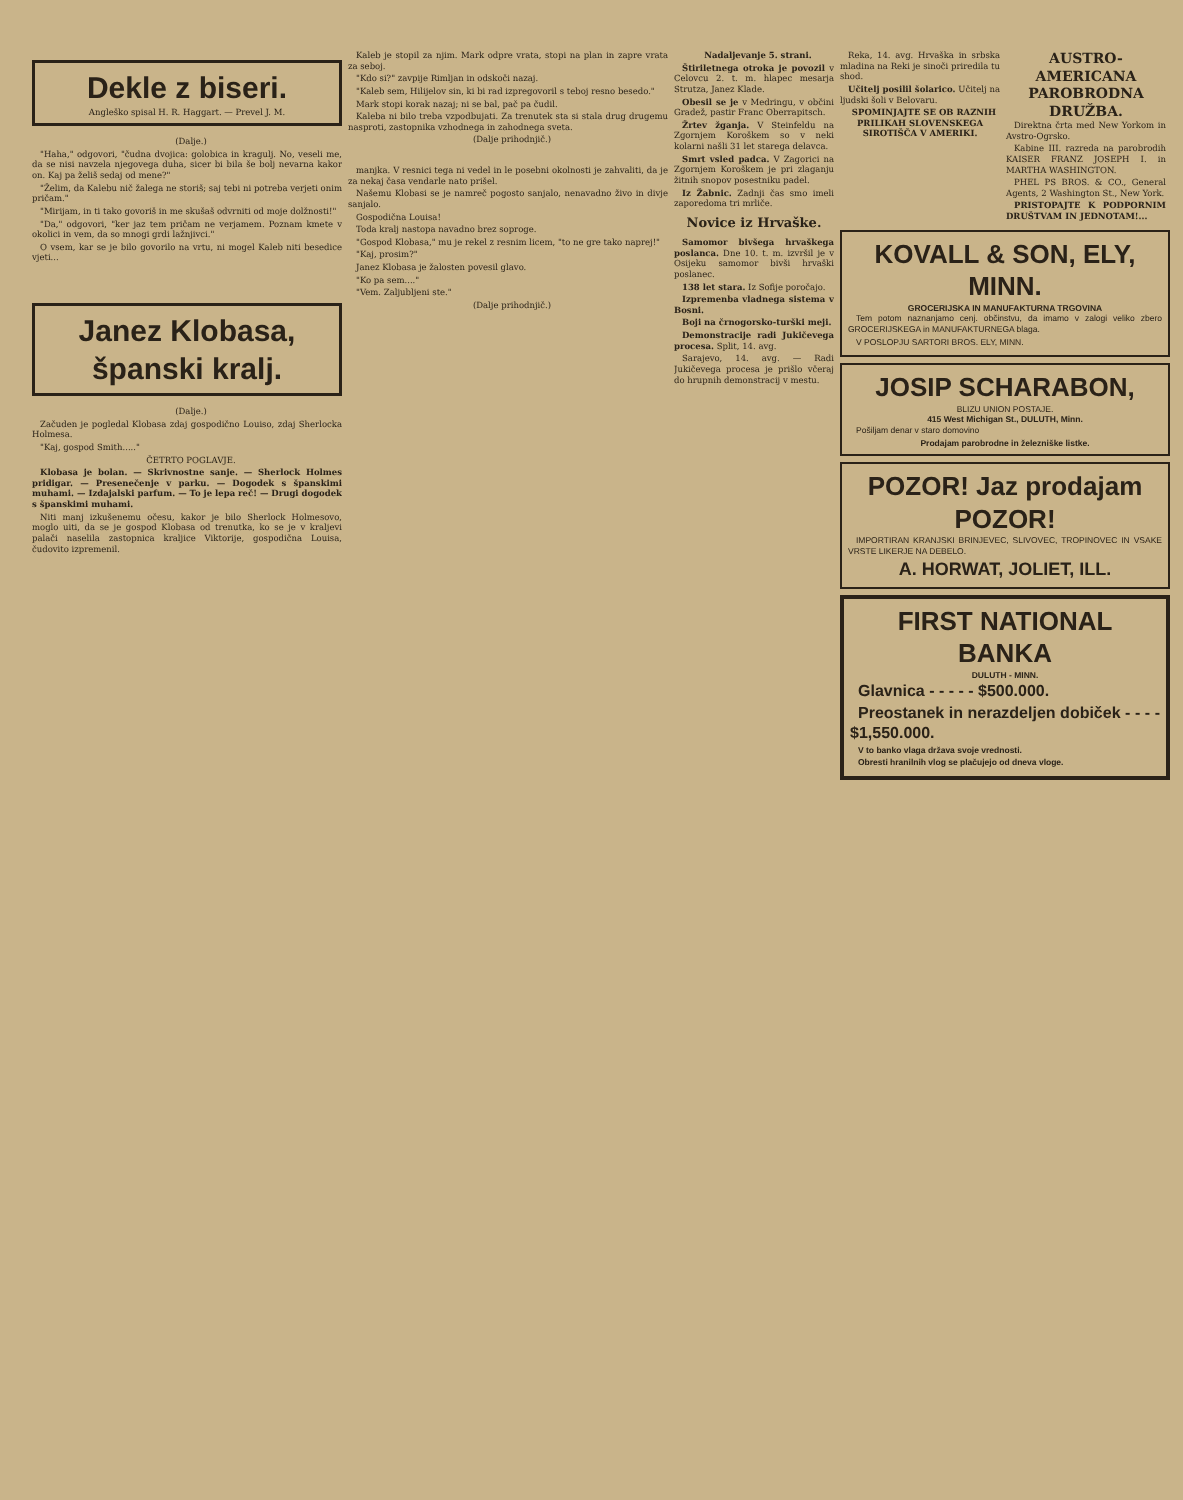Dekle z biseri.
Angleško spisal H. R. Haggart. — Prevel J. M.
(Dalje.)
"Haha," odgovori, "čudna dvojica: golobica in kragulj. No, veseli me, da se nisi navzela njegovega duha, sicer bi bila še bolj nevarna kakor on. Kaj pa želiš sedaj od mene?"
"Želim, da Kalebu nič žalega ne storiš; saj tebi ni potreba verjeti onim pričam."
"Mirijam, in ti tako govoriš in me skušaš odvrniti od moje dolžnosti!"
"Da," odgovori, "ker jaz tem pričam ne verjamem. Poznam kmete v okolici in vem, da so mnogi grdi lažnjivci."
O vsem, kar se je bilo govorilo na vrtu, ni mogel Kaleb niti besedice vjeti...
Janez Klobasa,
španski kralj.
(Dalje.)
Začuden je pogledal Klobasa zdaj gospodično Louiso, zdaj Sherlocka Holmesa.
"Kaj, gospod Smith....."
ČETRTO POGLAVJE.
Klobasa je bolan. — Skrivnostne sanje. — Sherlock Holmes pridigar. — Presenečenje v parku. — Dogodek s španskimi muhami. — Izdajalski parfum. — To je lepa reč! — Drugi dogodek s španskimi muhami.
Niti manj izkušenemu očesu, kakor je bilo Sherlock Holmesovo, moglo uiti, da se je gospod Klobasa od trenutka, ko se je v kraljevi palači naselila zastopnica kraljice Viktorije, gospodična Louisa, čudovito izpremenil.
Kaleb je stopil za njim. Mark odpre vrata, stopi na plan in zapre vrata za seboj.
"Kdo si?" zavpije Rimljan in odskoči nazaj.
"Kaleb sem, Hilijelov sin, ki bi rad izpregovoril s teboj resno besedo."
Mark stopi korak nazaj; ni se bal, pač pa čudil.
Kaleba ni bilo treba vzpodbujati. Za trenutek sta si stala drug drugemu nasproti, zastopnika vzhodnega in zahodnega sveta.
(Dalje prihodnjič.)
manjka. V resnici tega ni vedel in le posebni okolnosti je zahvaliti, da je za nekaj časa vendarle nato prišel.
Našemu Klobasi se je namreč pogosto sanjalo, nenavadno živo in divje sanjalo.
Gospodična Louisa!
Toda kralj nastopa navadno brez soproge.
"Gospod Klobasa," mu je rekel z resnim licem, "to ne gre tako naprej!"
"Kaj, prosim?"
Janez Klobasa je žalosten povesil glavo.
"Ko pa sem...."
"Vem. Zaljubljeni ste."
(Dalje prihodnjič.)
Nadaljevanje 5. strani.
Štiriletnega otroka je povozil v Celovcu 2. t. m. hlapec mesarja Strutza, Janez Klade.
Obesil se je v Medringu, v občini Gradež, pastir Franc Oberrapitsch.
Žrtev žganja. V Steinfeldu na Zgornjem Koroškem so v neki kolarni našli 31 let starega delavca.
Smrt vsled padca. V Zagorici na Zgornjem Koroškem je pri zlaganju žitnih snopov posestniku padel.
Iz Žabnic. Zadnji čas smo imeli zaporedoma tri mrliče.
Novice iz Hrvaške.
Samomor bivšega hrvaškega poslanca. Dne 10. t. m. izvršil je v Osijeku samomor bivši hrvaški poslanec.
138 let stara. Iz Sofije poročajo.
Izpremenba vladnega sistema v Bosni.
Boji na črnogorsko-turški meji.
Demonstracije radi Jukičevega procesa. Split, 14. avg.
Sarajevo, 14. avg. — Radi Jukičevega procesa je prišlo včeraj do hrupnih demonstracij v mestu.
Reka, 14. avg. Hrvaška in srbska mladina na Reki je sinoči priredila tu shod.
Učitelj posilil šolarico. Učitelj na ljudski šoli v Belovaru.
SPOMINJAJTE SE OB RAZNIH PRILIKAH SLOVENSKEGA SIROTIŠČA V AMERIKI.
AUSTRO-AMERICANA PAROBRODNA DRUŽBA.
Direktna črta med New Yorkom in Avstro-Ogrsko.
Kabine III. razreda na parobrodih KAISER FRANZ JOSEPH I. in MARTHA WASHINGTON.
PHEL PS BROS. & CO., General Agents, 2 Washington St., New York.
PRISTOPAJTE K PODPORNIM DRUŠTVAM IN JEDNOTAM!...
KOVALL & SON, ELY, MINN.
GROCERIJSKA IN MANUFAKTURNA TRGOVINA
Tem potom naznanjamo cenj. občinstvu, da imamo v zalogi veliko zbero GROCERIJSKEGA in MANUFAKTURNEGA blaga.
V POSLOPJU SARTORI BROS. ELY, MINN.
JOSIP SCHARABON,
BLIZU UNION POSTAJE.
415 West Michigan St., DULUTH, Minn.
Pošiljam denar v staro domovino
Prodajam parobrodne in železniške listke.
POZOR! Jaz prodajam POZOR!
IMPORTIRAN KRANJSKI BRINJEVEC, SLIVOVEC, TROPINOVEC IN VSAKE VRSTE LIKERJE NA DEBELO.
A. HORWAT, JOLIET, ILL.
FIRST NATIONAL BANKA
DULUTH - MINN.
Glavnica - - - - - $500.000.
Preostanek in nerazdeljen dobiček - - - - $1,550.000.
V to banko vlaga država svoje vrednosti.
Obresti hranilnih vlog se plačujejo od dneva vloge.